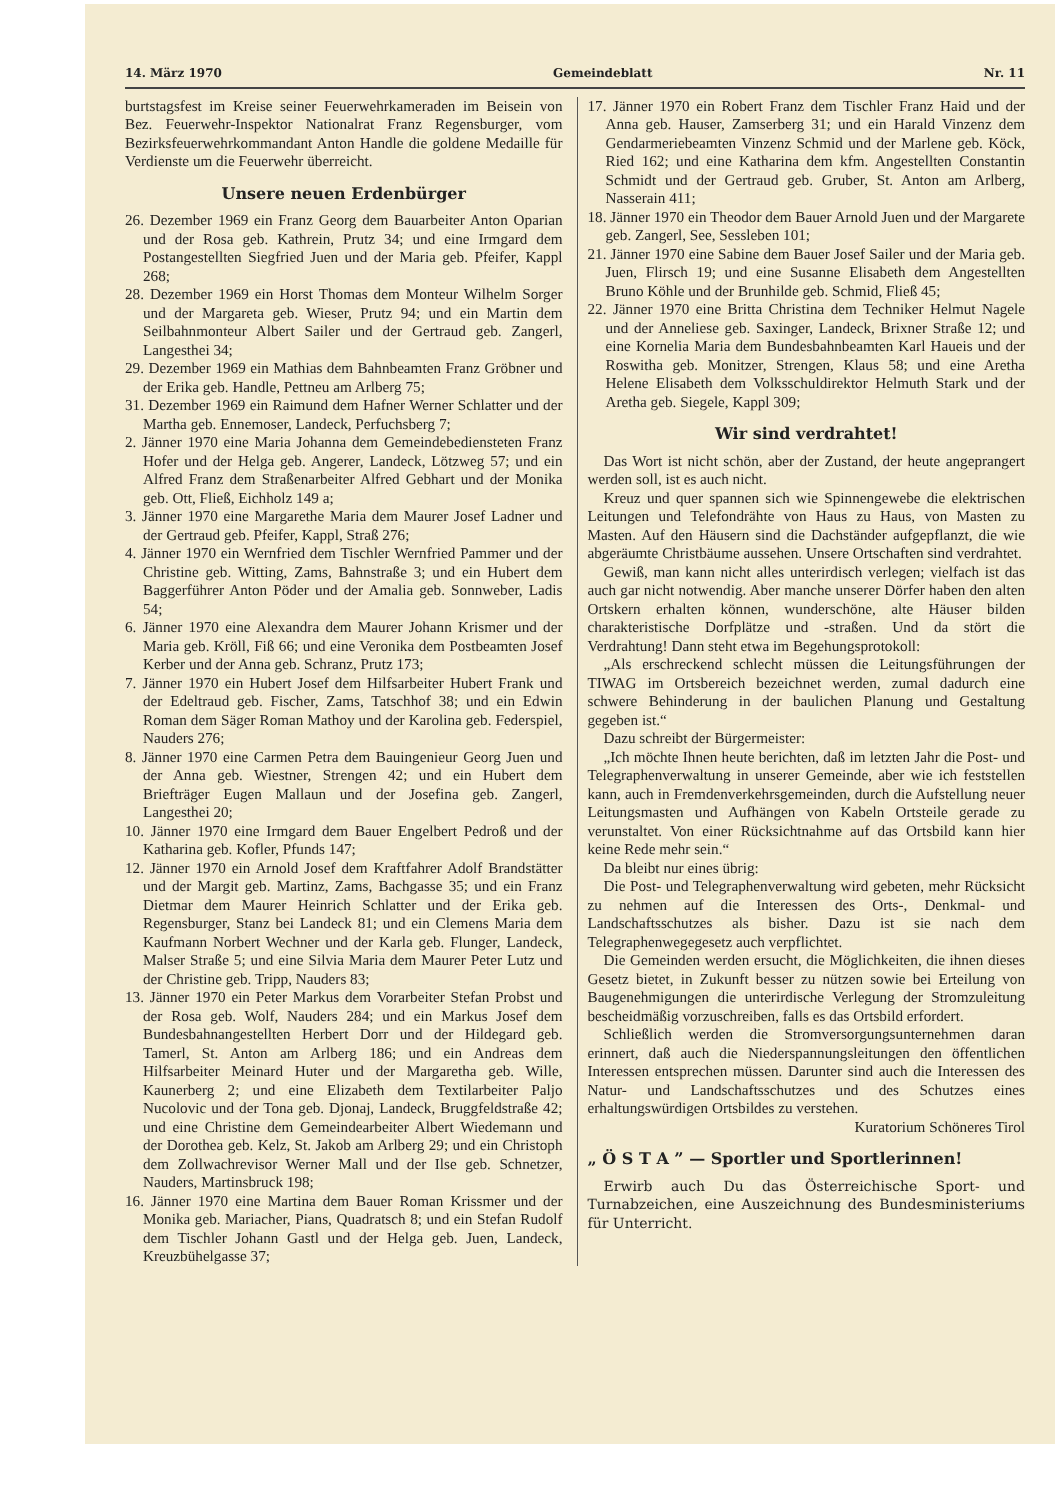14. März 1970 Gemeindeblatt Nr. 11
burtstagsfest im Kreise seiner Feuerwehrkameraden im Beisein von Bez. Feuerwehr-Inspektor Nationalrat Franz Regensburger, vom Bezirksfeuerwehrkommandant Anton Handle die goldene Medaille für Verdienste um die Feuerwehr überreicht.
Unsere neuen Erdenbürger
26. Dezember 1969 ein Franz Georg dem Bauarbeiter Anton Oparian und der Rosa geb. Kathrein, Prutz 34; und eine Irmgard dem Postangestellten Siegfried Juen und der Maria geb. Pfeifer, Kappl 268;
28. Dezember 1969 ein Horst Thomas dem Monteur Wilhelm Sorger und der Margareta geb. Wieser, Prutz 94; und ein Martin dem Seilbahnmonteur Albert Sailer und der Gertraud geb. Zangerl, Langesthei 34;
29. Dezember 1969 ein Mathias dem Bahnbeamten Franz Gröbner und der Erika geb. Handle, Pettneu am Arlberg 75;
31. Dezember 1969 ein Raimund dem Hafner Werner Schlatter und der Martha geb. Ennemoser, Landeck, Perfuchsberg 7;
2. Jänner 1970 eine Maria Johanna dem Gemeindebediensteten Franz Hofer und der Helga geb. Angerer, Landeck, Lötzweg 57; und ein Alfred Franz dem Straßenarbeiter Alfred Gebhart und der Monika geb. Ott, Fließ, Eichholz 149 a;
3. Jänner 1970 eine Margarethe Maria dem Maurer Josef Ladner und der Gertraud geb. Pfeifer, Kappl, Straß 276;
4. Jänner 1970 ein Wernfried dem Tischler Wernfried Pammer und der Christine geb. Witting, Zams, Bahnstraße 3; und ein Hubert dem Baggerführer Anton Pöder und der Amalia geb. Sonnweber, Ladis 54;
6. Jänner 1970 eine Alexandra dem Maurer Johann Krismer und der Maria geb. Kröll, Fiß 66; und eine Veronika dem Postbeamten Josef Kerber und der Anna geb. Schranz, Prutz 173;
7. Jänner 1970 ein Hubert Josef dem Hilfsarbeiter Hubert Frank und der Edeltraud geb. Fischer, Zams, Tatschhof 38; und ein Edwin Roman dem Säger Roman Mathoy und der Karolina geb. Federspiel, Nauders 276;
8. Jänner 1970 eine Carmen Petra dem Bauingenieur Georg Juen und der Anna geb. Wiestner, Strengen 42; und ein Hubert dem Briefträger Eugen Mallaun und der Josefina geb. Zangerl, Langesthei 20;
10. Jänner 1970 eine Irmgard dem Bauer Engelbert Pedroß und der Katharina geb. Kofler, Pfunds 147;
12. Jänner 1970 ein Arnold Josef dem Kraftfahrer Adolf Brandstätter und der Margit geb. Martinz, Zams, Bachgasse 35; und ein Franz Dietmar dem Maurer Heinrich Schlatter und der Erika geb. Regensburger, Stanz bei Landeck 81; und ein Clemens Maria dem Kaufmann Norbert Wechner und der Karla geb. Flunger, Landeck, Malser Straße 5; und eine Silvia Maria dem Maurer Peter Lutz und der Christine geb. Tripp, Nauders 83;
13. Jänner 1970 ein Peter Markus dem Vorarbeiter Stefan Probst und der Rosa geb. Wolf, Nauders 284; und ein Markus Josef dem Bundesbahnangestellten Herbert Dorr und der Hildegard geb. Tamerl, St. Anton am Arlberg 186; und ein Andreas dem Hilfsarbeiter Meinard Huter und der Margaretha geb. Wille, Kaunerberg 2; und eine Elizabeth dem Textilarbeiter Paljo Nucolovic und der Tona geb. Djonaj, Landeck, Bruggfeldstraße 42; und eine Christine dem Gemeindearbeiter Albert Wiedemann und der Dorothea geb. Kelz, St. Jakob am Arlberg 29; und ein Christoph dem Zollwachrevisor Werner Mall und der Ilse geb. Schnetzer, Nauders, Martinsbruck 198;
16. Jänner 1970 eine Martina dem Bauer Roman Krissmer und der Monika geb. Mariacher, Pians, Quadratsch 8; und ein Stefan Rudolf dem Tischler Johann Gastl und der Helga geb. Juen, Landeck, Kreuzbühelgasse 37;
17. Jänner 1970 ein Robert Franz dem Tischler Franz Haid und der Anna geb. Hauser, Zamserberg 31; und ein Harald Vinzenz dem Gendarmeriebeamten Vinzenz Schmid und der Marlene geb. Köck, Ried 162; und eine Katharina dem kfm. Angestellten Constantin Schmidt und der Gertraud geb. Gruber, St. Anton am Arlberg, Nasserain 411;
18. Jänner 1970 ein Theodor dem Bauer Arnold Juen und der Margarete geb. Zangerl, See, Sessleben 101;
21. Jänner 1970 eine Sabine dem Bauer Josef Sailer und der Maria geb. Juen, Flirsch 19; und eine Susanne Elisabeth dem Angestellten Bruno Köhle und der Brunhilde geb. Schmid, Fließ 45;
22. Jänner 1970 eine Britta Christina dem Techniker Helmut Nagele und der Anneliese geb. Saxinger, Landeck, Brixner Straße 12; und eine Kornelia Maria dem Bundesbahnbeamten Karl Haueis und der Roswitha geb. Monitzer, Strengen, Klaus 58; und eine Aretha Helene Elisabeth dem Volksschuldirektor Helmuth Stark und der Aretha geb. Siegele, Kappl 309;
Wir sind verdrahtet!
Das Wort ist nicht schön, aber der Zustand, der heute angeprangert werden soll, ist es auch nicht.
Kreuz und quer spannen sich wie Spinnengewebe die elektrischen Leitungen und Telefondrähte von Haus zu Haus, von Masten zu Masten. Auf den Häusern sind die Dachständer aufgepflanzt, die wie abgeräumte Christbäume aussehen. Unsere Ortschaften sind verdrahtet.
Gewiß, man kann nicht alles unterirdisch verlegen; vielfach ist das auch gar nicht notwendig. Aber manche unserer Dörfer haben den alten Ortskern erhalten können, wunderschöne, alte Häuser bilden charakteristische Dorfplätze und -straßen. Und da stört die Verdrahtung! Dann steht etwa im Begehungsprotokoll:
„Als erschreckend schlecht müssen die Leitungsführungen der TIWAG im Ortsbereich bezeichnet werden, zumal dadurch eine schwere Behinderung in der baulichen Planung und Gestaltung gegeben ist.“
Dazu schreibt der Bürgermeister:
„Ich möchte Ihnen heute berichten, daß im letzten Jahr die Post- und Telegraphenverwaltung in unserer Gemeinde, aber wie ich feststellen kann, auch in Fremdenverkehrsgemeinden, durch die Aufstellung neuer Leitungsmasten und Aufhängen von Kabeln Ortsteile gerade zu verunstaltet. Von einer Rücksichtnahme auf das Ortsbild kann hier keine Rede mehr sein.“
Da bleibt nur eines übrig:
Die Post- und Telegraphenverwaltung wird gebeten, mehr Rücksicht zu nehmen auf die Interessen des Orts-, Denkmal- und Landschaftsschutzes als bisher. Dazu ist sie nach dem Telegraphenwegegesetz auch verpflichtet.
Die Gemeinden werden ersucht, die Möglichkeiten, die ihnen dieses Gesetz bietet, in Zukunft besser zu nützen sowie bei Erteilung von Baugenehmigungen die unterirdische Verlegung der Stromzuleitung bescheidmäßig vorzuschreiben, falls es das Ortsbild erfordert.
Schließlich werden die Stromversorgungsunternehmen daran erinnert, daß auch die Niederspannungsleitungen den öffentlichen Interessen entsprechen müssen. Darunter sind auch die Interessen des Natur- und Landschaftsschutzes und des Schutzes eines erhaltungswürdigen Ortsbildes zu verstehen.
Kuratorium Schöneres Tirol
„ Ö S T A ” — Sportler und Sportlerinnen!
Erwirb auch Du das Österreichische Sport- und Turnabzeichen, eine Auszeichnung des Bundesministeriums für Unterricht.